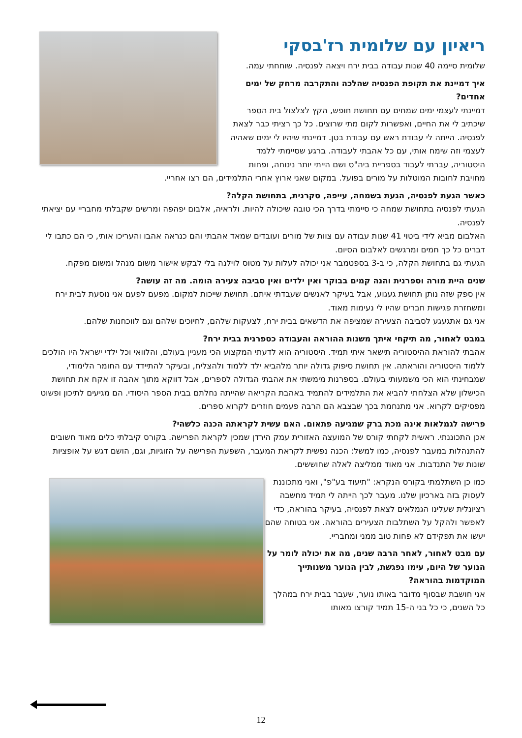ריאיון עם שלומית רז'בסקי
שלומית סיימה 40 שנות עבודה בבית ירח ויצאה לפנסיה. שוחחתי עמה.
איך דמיינת את תקופת הפנסיה שהלכה והתקרבה מרחק של ימים אחדים?
דמיינתי לעצמי ימים שמחים עם תחושת חופש, הקץ לצלצול בית הספר שיכתיב לי את החיים, ואפשרות לקום מתי שרוצים. כל כך רציתי כבר לצאת לפנסיה. הייתה לי עבודת ראש עם עבודת בטן. דמיינתי שיהיו לי ימים שאהיה לעצמי וזה שימח אותי, עם כל אהבתי לעבודה. ברגע שסיימתי ללמד היסטוריה, עברתי לעבוד בספריית ביה"ס ושם הייתי יותר נינוחה, ופחות מחויבת לחובות המוטלות על מורים בפועל. במקום שאני ארוץ אחרי התלמידים, הם רצו אחריי.
כאשר הגעת לפנסיה, הגעת בשמחה, עייפה, סקרנית, בתחושת הקלה?
הגעתי לפנסיה בתחושת שמחה כי סיימתי בדרך הכי טובה שיכולה להיות. ולראיה, אלבום יפהפה ומרשים שקבלתי מחבריי עם יציאתי לפנסיה.
האלבום מביא לידי ביטוי 41 שנות עבודה עם צוות של מורים ועובדים שמאד אהבתי והם כנראה אהבו והעריכו אותי, כי הם כתבו לי דברים כל כך חמים ומרגשים לאלבום הסיום.
הגעתי גם בתחושת הקלה, כי ב-3 בספטמבר אני יכולה לעלות על מטוס לוילנה בלי לבקש אישור משום מנהל ומשום מפקח.
שנים היית מורה וספרנית והנה קמים בבוקר ואין ילדים ואין סביבה צעירה הומה. מה זה עושה?
אין ספק שזה נותן תחושת געגוע, אבל בעיקר לאנשים שעבדתי איתם. תחושת שייכות למקום. מפעם לפעם אני נוסעת לבית ירח ומשחזרת פגישות חברים שהיו לי נעימות מאוד.
אני גם אתגעגע לסביבה הצעירה שמציפה את הדשאים בבית ירח, לצעקות שלהם, לחיוכים שלהם וגם לווכחנות שלהם.
במבט לאחור, מה תיקחי איתך משנות ההוראה והעבודה כספרנית בבית ירח?
אהבתי להוראת ההיסטוריה תישאר איתי תמיד. היסטוריה הוא לדעתי המקצוע הכי מעניין בעולם, והלוואי וכל ילדי ישראל היו הולכים ללמוד היסטוריה והוראתה. אין תחושת סיפוק גדולה יותר מלהביא ילד ללמוד ולהצליח, ובעיקר להתיידד עם החומר הלימודי, שמבחינתי הוא הכי משמעותי בעולם. בספרנות מימשתי את אהבתי הגדולה לספרים, אבל דווקא מתוך אהבה זו אקח את תחושת הכישלון שלא הצלחתי להביא את התלמידים להתמיד באהבת הקריאה שהייתה נחלתם בבית הספר היסודי. הם מגיעים לתיכון ופשוט מפסיקים לקרוא. אני מתנחמת בכך שבצבא הם הרבה פעמים חוזרים לקרוא ספרים.
פרישה לגמלאות אינה מכת ברק שמגיעה פתאום. האם עשית לקראתה הכנה כלשהי?
אכן התכוננתי. ראשית לקחתי קורס של המועצה האזורית עמק הירדן שמכין לקראת הפרישה. בקורס קיבלתי כלים מאוד חשובים להתנהלות במעבר לפנסיה, כמו למשל: הכנה נפשית לקראת המעבר, השפעת הפרישה על הזוגיות, וגם, הושם דגש על אופציות שונות של התנדבות. אני מאוד ממליצה לאלה שחוששים.
כמו כן השתלמתי בקורס הנקרא: "תיעוד בע"פ", ואני מתכוננת לעסוק בזה בארכיון שלנו. מעבר לכך הייתה לי תמיד מחשבה רציונלית שעלינו הגמלאים לצאת לפנסיה, בעיקר בהוראה, כדי לאפשר ולהקל על השתלבות הצעירים בהוראה. אני בטוחה שהם יעשו את תפקידם לא פחות טוב ממני ומחבריי.
עם מבט לאחור, לאחר הרבה שנים, מה את יכולה לומר על הנוער של היום, עימו נפגשת, לבין הנוער משנותייך המוקדמות בהוראה?
אני חושבת שבסוף מדובר באותו נוער, שעבר בבית ירח במהלך כל השנים, כי כל בני ה-15 תמיד קורצו מאותו
12